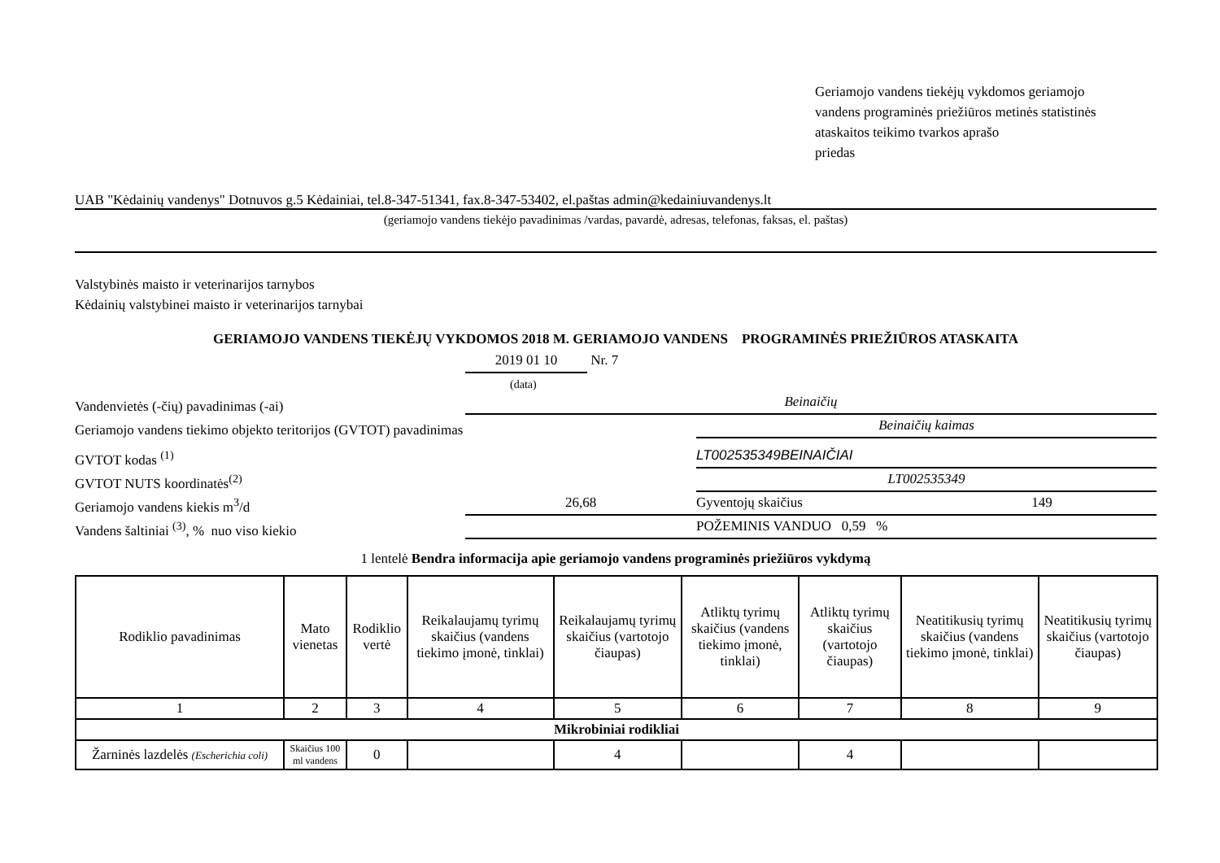Geriamojo vandens tiekėjų vykdomos geriamojo
vandens programinės priežiūros metinės statistinės
ataskaitos teikimo tvarkos aprašo
priedas
UAB "Kėdainių vandenys" Dotnuvos g.5 Kėdainiai, tel.8-347-51341, fax.8-347-53402, el.paštas admin@kedainiuvandenys.lt
(geriamojo vandens tiekėjo pavadinimas /vardas, pavardė, adresas, telefonas, faksas, el. paštas)
Valstybinės maisto ir veterinarijos tarnybos
Kėdainių valstybinei maisto ir veterinarijos tarnybai
GERIAMOJO VANDENS TIEKĖJŲ VYKDOMOS 2018 M. GERIAMOJO VANDENS PROGRAMINĖS PRIEŽIŪROS ATASKAITA
2019 01 10 Nr. 7
(data)
Vandenvietės (-čių) pavadinimas (-ai) Beinaičių
Geriamojo vandens tiekimo objekto teritorijos (GVTOT) pavadinimas Beinaičių kaimas
GVTOT kodas <sup>(1)</sup> LT002535349BEINAIČIAI
GVTOT NUTS koordinatės<sup>(2)</sup> LT002535349
Geriamojo vandens kiekis m<sup>3</sup>/d 26,68 Gyventojų skaičius 149
Vandens šaltiniai <sup>(3)</sup>, % nuo viso kiekio POŽEMINIS VANDUO 0,59 %
1 lentelė Bendra informacija apie geriamojo vandens programinės priežiūros vykdymą
| Rodiklio pavadinimas | Mato vienetas | Rodiklio vertė | Reikalaujamų tyrimų skaičius (vandens tiekimo įmonė, tinklai) | Reikalaujamų tyrimų skaičius (vartotojo čiaupas) | Atliktų tyrimų skaičius (vandens tiekimo įmonė, tinklai) | Atliktų tyrimų skaičius (vartotojo čiaupas) | Neatitikusių tyrimų skaičius (vandens tiekimo įmonė, tinklai) | Neatitikusių tyrimų skaičius (vartotojo čiaupas) |
| --- | --- | --- | --- | --- | --- | --- | --- | --- |
| 1 | 2 | 3 | 4 | 5 | 6 | 7 | 8 | 9 |
| Mikrobiniai rodikliai | | | | | | | | |
| Žarninės lazdelės (Escherichia coli) | Skaičius 100 ml vandens | 0 | | 4 | | 4 | | |